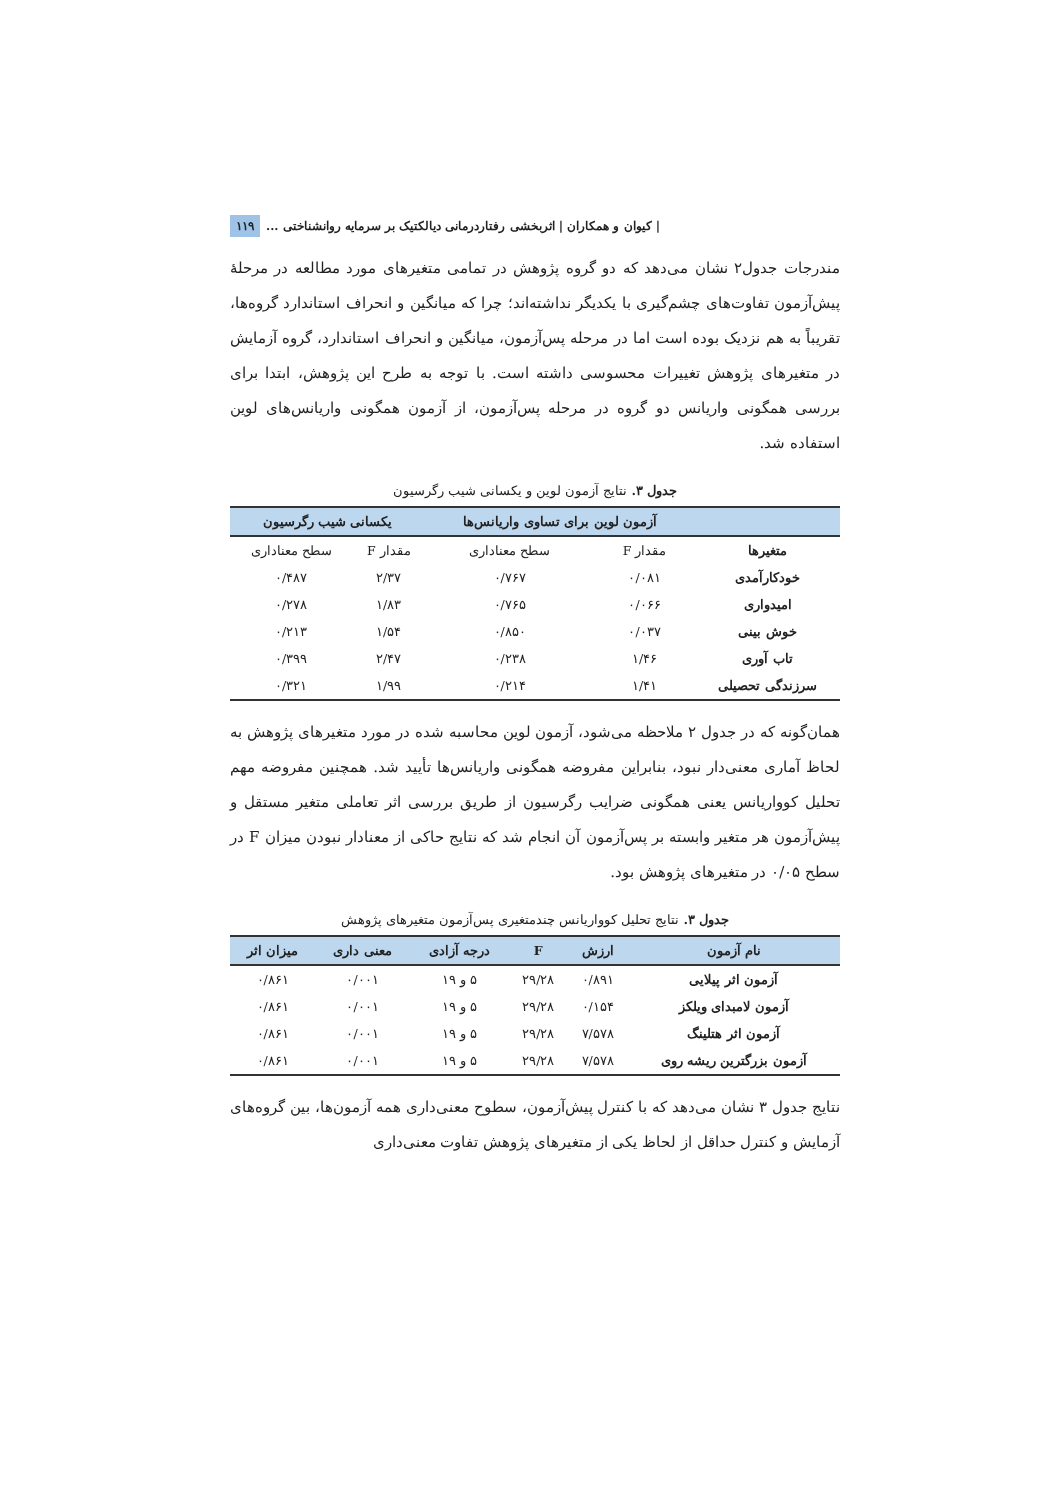۱۱۹ | کیوان و همکاران | اثربخشی رفتاردرمانی دیالکتیک بر سرمایه روانشناختی ...
مندرجات جدول۲ نشان می‌دهد که دو گروه پژوهش در تمامی متغیرهای مورد مطالعه در مرحلهٔ پیش‌آزمون تفاوت‌های چشم‌گیری با یکدیگر نداشته‌اند؛ چرا که میانگین و انحراف استاندارد گروه‌ها، تقریباً به هم نزدیک بوده است اما در مرحله پس‌آزمون، میانگین و انحراف استاندارد، گروه آزمایش در متغیرهای پژوهش تغییرات محسوسی داشته است. با توجه به طرح این پژوهش، ابتدا برای بررسی همگونی واریانس دو گروه در مرحله پس‌آزمون، از آزمون همگونی واریانس‌های لوین استفاده شد.
جدول ۳. نتایج آزمون لوین و یکسانی شیب رگرسیون
| | آزمون لوین برای تساوی واریانس‌ها | | یکسانی شیب رگرسیون | |
| --- | --- | --- | --- | --- |
| متغیرها | مقدار F | سطح معناداری | مقدار F | سطح معناداری |
| خودکارآمدی | ۰/۰۸۱ | ۰/۷۶۷ | ۲/۳۷ | ۰/۴۸۷ |
| امیدواری | ۰/۰۶۶ | ۰/۷۶۵ | ۱/۸۳ | ۰/۲۷۸ |
| خوش بینی | ۰/۰۳۷ | ۰/۸۵۰ | ۱/۵۴ | ۰/۲۱۳ |
| تاب آوری | ۱/۴۶ | ۰/۲۳۸ | ۲/۴۷ | ۰/۳۹۹ |
| سرزندگی تحصیلی | ۱/۴۱ | ۰/۲۱۴ | ۱/۹۹ | ۰/۳۲۱ |
همان‌گونه که در جدول ۲ ملاحظه می‌شود، آزمون لوین محاسبه شده در مورد متغیرهای پژوهش به لحاظ آماری معنی‌دار نبود، بنابراین مفروضه همگونی واریانس‌ها تأیید شد. همچنین مفروضه مهم تحلیل کوواریانس یعنی همگونی ضرایب رگرسیون از طریق بررسی اثر تعاملی متغیر مستقل و پیش‌آزمون هر متغیر وابسته بر پس‌آزمون آن انجام شد که نتایج حاکی از معنادار نبودن میزان F در سطح ۰/۰۵ در متغیرهای پژوهش بود.
جدول ۳. نتایج تحلیل کوواریانس چندمتغیری پس‌آزمون متغیرهای پژوهش
| نام آزمون | ارزش | F | درجه آزادی | معنی داری | میزان اثر |
| --- | --- | --- | --- | --- | --- |
| آزمون اثر پیلایی | ۰/۸۹۱ | ۲۹/۲۸ | ۵ و ۱۹ | ۰/۰۰۱ | ۰/۸۶۱ |
| آزمون لامبدای ویلکز | ۰/۱۵۴ | ۲۹/۲۸ | ۵ و ۱۹ | ۰/۰۰۱ | ۰/۸۶۱ |
| آزمون اثر هتلینگ | ۷/۵۷۸ | ۲۹/۲۸ | ۵ و ۱۹ | ۰/۰۰۱ | ۰/۸۶۱ |
| آزمون بزرگترین ریشه روی | ۷/۵۷۸ | ۲۹/۲۸ | ۵ و ۱۹ | ۰/۰۰۱ | ۰/۸۶۱ |
نتایج جدول ۳ نشان می‌دهد که با کنترل پیش‌آزمون، سطوح معنی‌داری همه آزمون‌ها، بین گروه‌های آزمایش و کنترل حداقل از لحاظ یکی از متغیرهای پژوهش تفاوت معنی‌داری